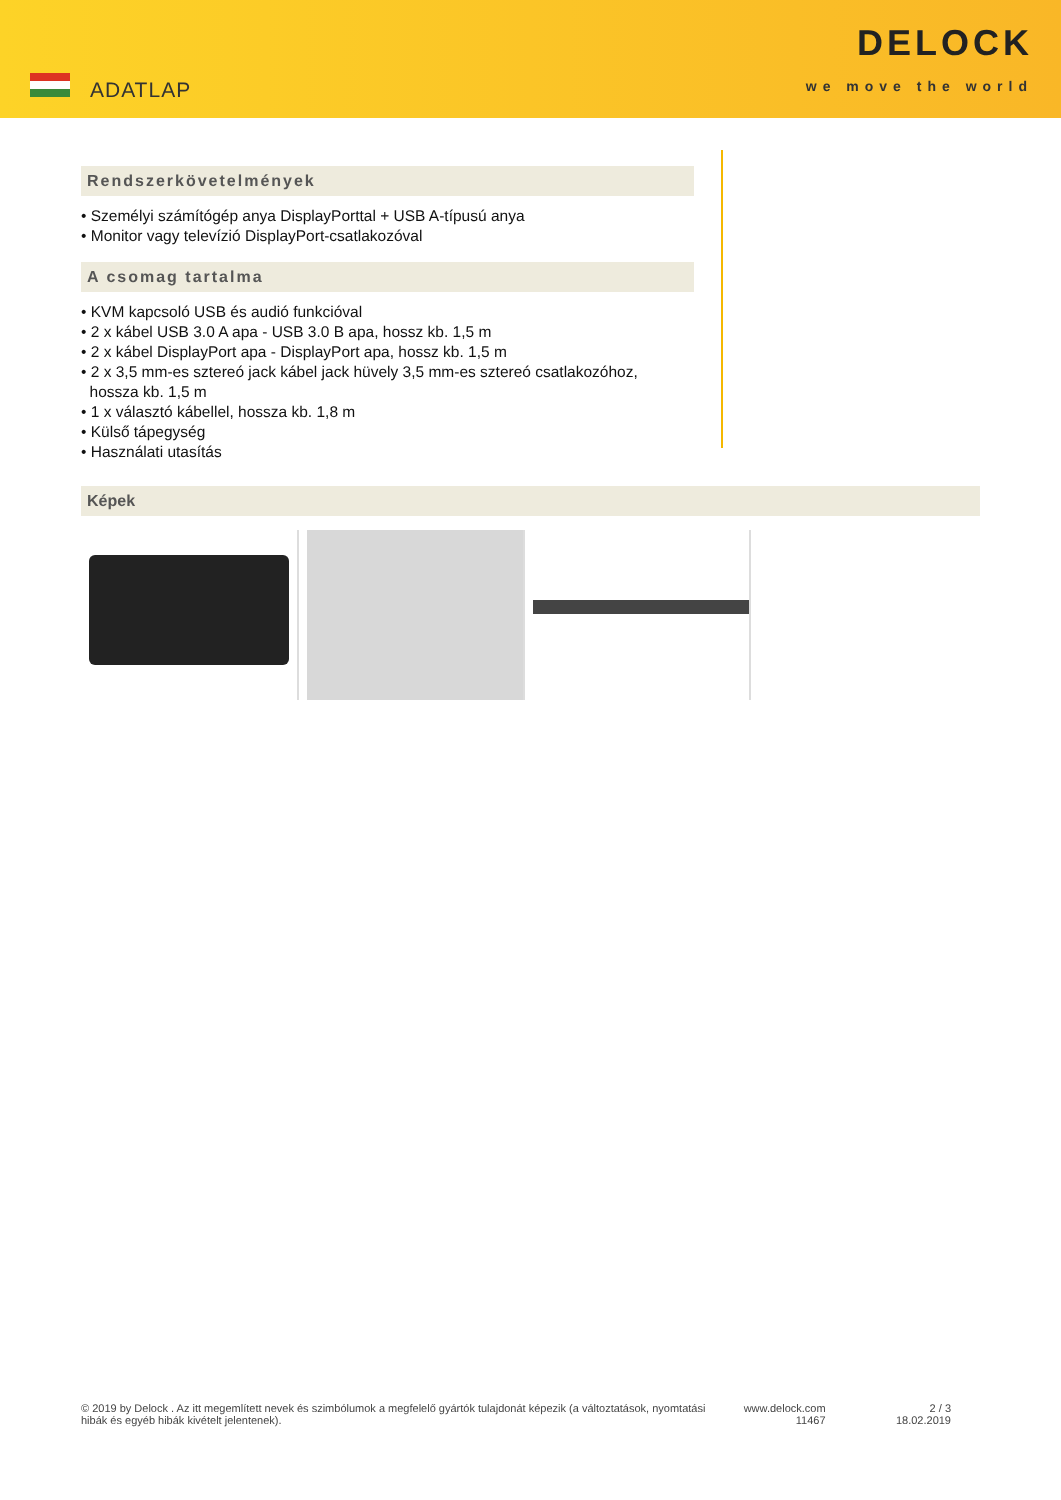ADATLAP
DELOCK
we move the world
Rendszerkövetelmények
• Személyi számítógép anya DisplayPorttal + USB A-típusú anya
• Monitor vagy televízió DisplayPort-csatlakozóval
A csomag tartalma
• KVM kapcsoló USB és audió funkcióval
• 2 x kábel USB 3.0 A apa - USB 3.0 B apa, hossz kb. 1,5 m
• 2 x kábel DisplayPort apa - DisplayPort apa, hossz kb. 1,5 m
• 2 x 3,5 mm-es sztereó jack kábel jack hüvely 3,5 mm-es sztereó csatlakozóhoz,
hossza kb. 1,5 m
• 1 x választó kábellel, hossza kb. 1,8 m
• Külső tápegység
• Használati utasítás
Képek
© 2019 by Delock . Az itt megemlített nevek és szimbólumok a megfelelő gyártók tulajdonát képezik (a változtatások, nyomtatási hibák és egyéb hibák kivételt jelentenek).
www.delock.com
11467
2 / 3
18.02.2019